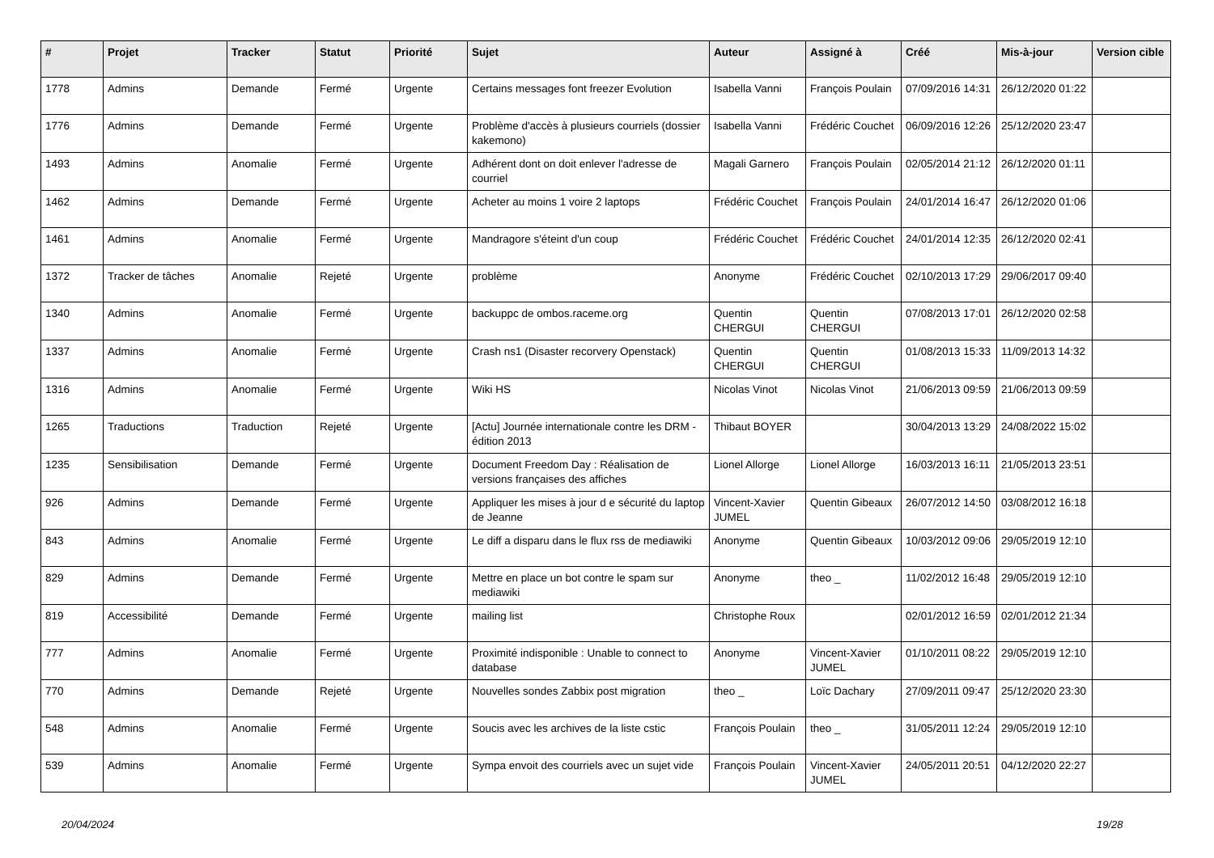| # | Projet | Tracker | Statut | Priorité | Sujet | Auteur | Assigné à | Créé | Mis-à-jour | Version cible |
| --- | --- | --- | --- | --- | --- | --- | --- | --- | --- | --- |
| 1778 | Admins | Demande | Fermé | Urgente | Certains messages font freezer Evolution | Isabella Vanni | François Poulain | 07/09/2016 14:31 | 26/12/2020 01:22 | |
| 1776 | Admins | Demande | Fermé | Urgente | Problème d'accès à plusieurs courriels (dossier kakemono) | Isabella Vanni | Frédéric Couchet | 06/09/2016 12:26 | 25/12/2020 23:47 | |
| 1493 | Admins | Anomalie | Fermé | Urgente | Adhérent dont on doit enlever l'adresse de courriel | Magali Garnero | François Poulain | 02/05/2014 21:12 | 26/12/2020 01:11 | |
| 1462 | Admins | Demande | Fermé | Urgente | Acheter au moins 1 voire 2 laptops | Frédéric Couchet | François Poulain | 24/01/2014 16:47 | 26/12/2020 01:06 | |
| 1461 | Admins | Anomalie | Fermé | Urgente | Mandragore s'éteint d'un coup | Frédéric Couchet | Frédéric Couchet | 24/01/2014 12:35 | 26/12/2020 02:41 | |
| 1372 | Tracker de tâches | Anomalie | Rejeté | Urgente | problème | Anonyme | Frédéric Couchet | 02/10/2013 17:29 | 29/06/2017 09:40 | |
| 1340 | Admins | Anomalie | Fermé | Urgente | backuppc de ombos.raceme.org | Quentin CHERGUI | Quentin CHERGUI | 07/08/2013 17:01 | 26/12/2020 02:58 | |
| 1337 | Admins | Anomalie | Fermé | Urgente | Crash ns1 (Disaster recorvery Openstack) | Quentin CHERGUI | Quentin CHERGUI | 01/08/2013 15:33 | 11/09/2013 14:32 | |
| 1316 | Admins | Anomalie | Fermé | Urgente | Wiki HS | Nicolas Vinot | Nicolas Vinot | 21/06/2013 09:59 | 21/06/2013 09:59 | |
| 1265 | Traductions | Traduction | Rejeté | Urgente | [Actu] Journée internationale contre les DRM - édition 2013 | Thibaut BOYER | | 30/04/2013 13:29 | 24/08/2022 15:02 | |
| 1235 | Sensibilisation | Demande | Fermé | Urgente | Document Freedom Day : Réalisation de versions françaises des affiches | Lionel Allorge | Lionel Allorge | 16/03/2013 16:11 | 21/05/2013 23:51 | |
| 926 | Admins | Demande | Fermé | Urgente | Appliquer les mises à jour d e sécurité du laptop de Jeanne | Vincent-Xavier JUMEL | Quentin Gibeaux | 26/07/2012 14:50 | 03/08/2012 16:18 | |
| 843 | Admins | Anomalie | Fermé | Urgente | Le diff a disparu dans le flux rss de mediawiki | Anonyme | Quentin Gibeaux | 10/03/2012 09:06 | 29/05/2019 12:10 | |
| 829 | Admins | Demande | Fermé | Urgente | Mettre en place un bot contre le spam sur mediawiki | Anonyme | theo _ | 11/02/2012 16:48 | 29/05/2019 12:10 | |
| 819 | Accessibilité | Demande | Fermé | Urgente | mailing list | Christophe Roux | | 02/01/2012 16:59 | 02/01/2012 21:34 | |
| 777 | Admins | Anomalie | Fermé | Urgente | Proximité indisponible : Unable to connect to database | Anonyme | Vincent-Xavier JUMEL | 01/10/2011 08:22 | 29/05/2019 12:10 | |
| 770 | Admins | Demande | Rejeté | Urgente | Nouvelles sondes Zabbix post migration | theo _ | Loïc Dachary | 27/09/2011 09:47 | 25/12/2020 23:30 | |
| 548 | Admins | Anomalie | Fermé | Urgente | Soucis avec les archives de la liste cstic | François Poulain | theo _ | 31/05/2011 12:24 | 29/05/2019 12:10 | |
| 539 | Admins | Anomalie | Fermé | Urgente | Sympa envoit des courriels avec un sujet vide | François Poulain | Vincent-Xavier JUMEL | 24/05/2011 20:51 | 04/12/2020 22:27 | |
20/04/2024 19/28